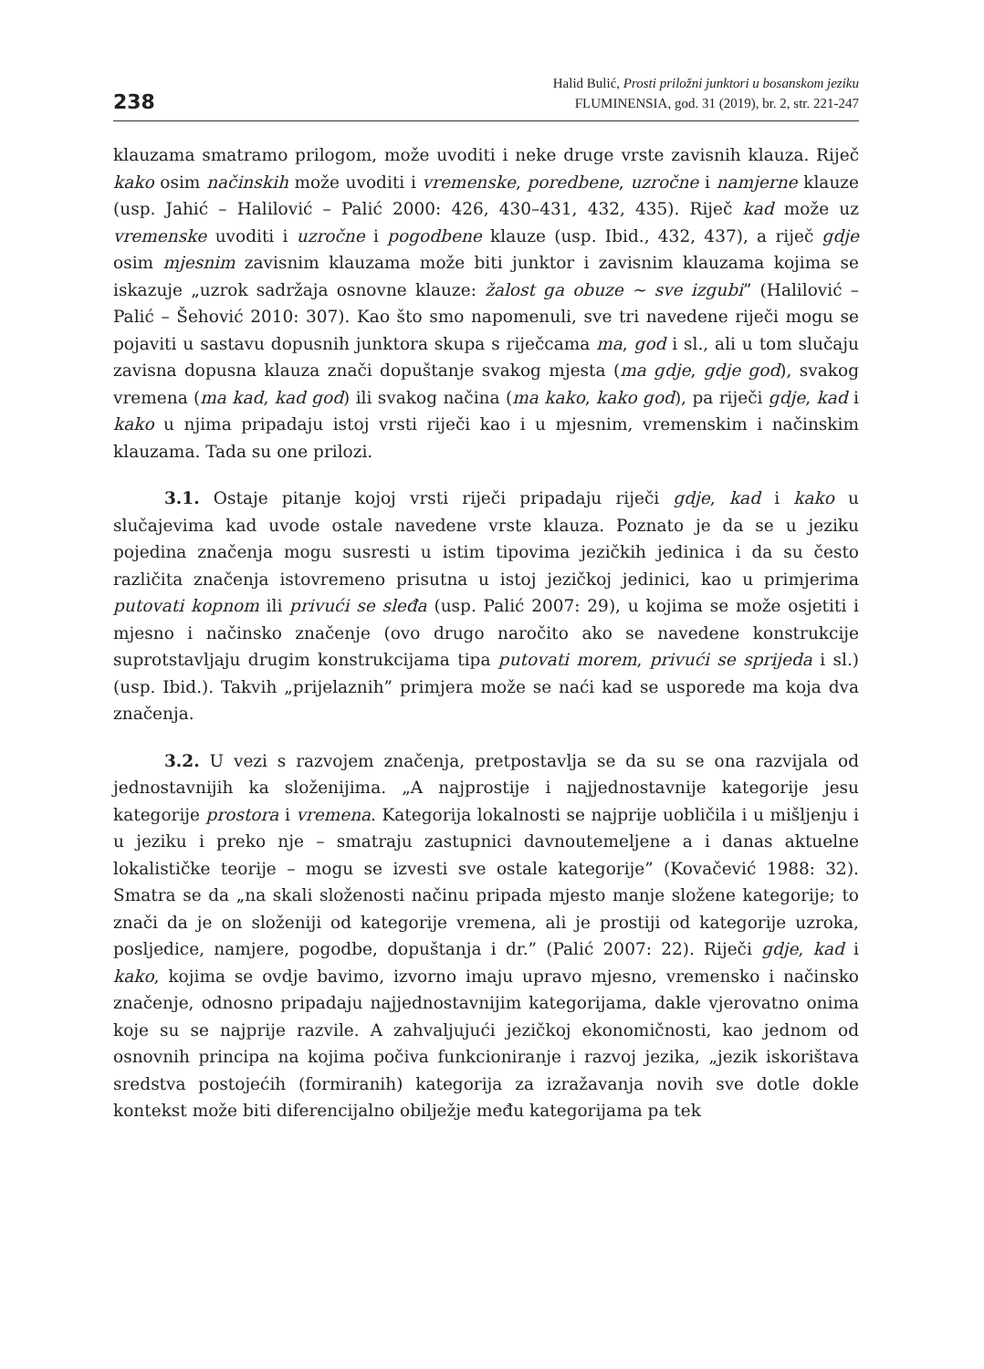238
Halid Bulić, Prosti priložni junktori u bosanskom jeziku
FLUMINENSIA, god. 31 (2019), br. 2, str. 221-247
klauzama smatramo prilogom, može uvoditi i neke druge vrste zavisnih klauza. Riječ kako osim načinskih može uvoditi i vremenske, poredbene, uzročne i namjerne klauze (usp. Jahić – Halilović – Palić 2000: 426, 430–431, 432, 435). Riječ kad može uz vremenske uvoditi i uzročne i pogodbene klauze (usp. Ibid., 432, 437), a riječ gdje osim mjesnim zavisnim klauzama može biti junktor i zavisnim klauzama kojima se iskazuje „uzrok sadržaja osnovne klauze: žalost ga obuze ~ sve izgubi” (Halilović – Palić – Šehović 2010: 307). Kao što smo napomenuli, sve tri navedene riječi mogu se pojaviti u sastavu dopusnih junktora skupa s riječcama ma, god i sl., ali u tom slučaju zavisna dopusna klauza znači dopuštanje svakog mjesta (ma gdje, gdje god), svakog vremena (ma kad, kad god) ili svakog načina (ma kako, kako god), pa riječi gdje, kad i kako u njima pripadaju istoj vrsti riječi kao i u mjesnim, vremenskim i načinskim klauzama. Tada su one prilozi.
3.1. Ostaje pitanje kojoj vrsti riječi pripadaju riječi gdje, kad i kako u slučajevima kad uvode ostale navedene vrste klauza. Poznato je da se u jeziku pojedina značenja mogu susresti u istim tipovima jezičkih jedinica i da su često različita značenja istovremeno prisutna u istoj jezičkoj jedinici, kao u primjerima putovati kopnom ili privući se sleđa (usp. Palić 2007: 29), u kojima se može osjetiti i mjesno i načinsko značenje (ovo drugo naročito ako se navedene konstrukcije suprotstavljaju drugim konstrukcijama tipa putovati morem, privući se sprijeda i sl.) (usp. Ibid.). Takvih „prijelaznih” primjera može se naći kad se usporede ma koja dva značenja.
3.2. U vezi s razvojem značenja, pretpostavlja se da su se ona razvijala od jednostavnijih ka složenijima. „A najprostije i najjednostavnije kategorije jesu kategorije prostora i vremena. Kategorija lokalnosti se najprije uobličila i u mišljenju i u jeziku i preko nje – smatraju zastupnici davnoutemeljene a i danas aktuelne lokalističke teorije – mogu se izvesti sve ostale kategorije” (Kovačević 1988: 32). Smatra se da „na skali složenosti načinu pripada mjesto manje složene kategorije; to znači da je on složeniji od kategorije vremena, ali je prostiji od kategorije uzroka, posljedice, namjere, pogodbe, dopuštanja i dr.” (Palić 2007: 22). Riječi gdje, kad i kako, kojima se ovdje bavimo, izvorno imaju upravo mjesno, vremensko i načinsko značenje, odnosno pripadaju najjednostavnijim kategorijama, dakle vjerovatno onima koje su se najprije razvile. A zahvaljujući jezičkoj ekonomičnosti, kao jednom od osnovnih principa na kojima počiva funkcioniranje i razvoj jezika, „jezik iskorištava sredstva postojećih (formiranih) kategorija za izražavanja novih sve dotle dokle kontekst može biti diferencijalno obilježje među kategorijama pa tek